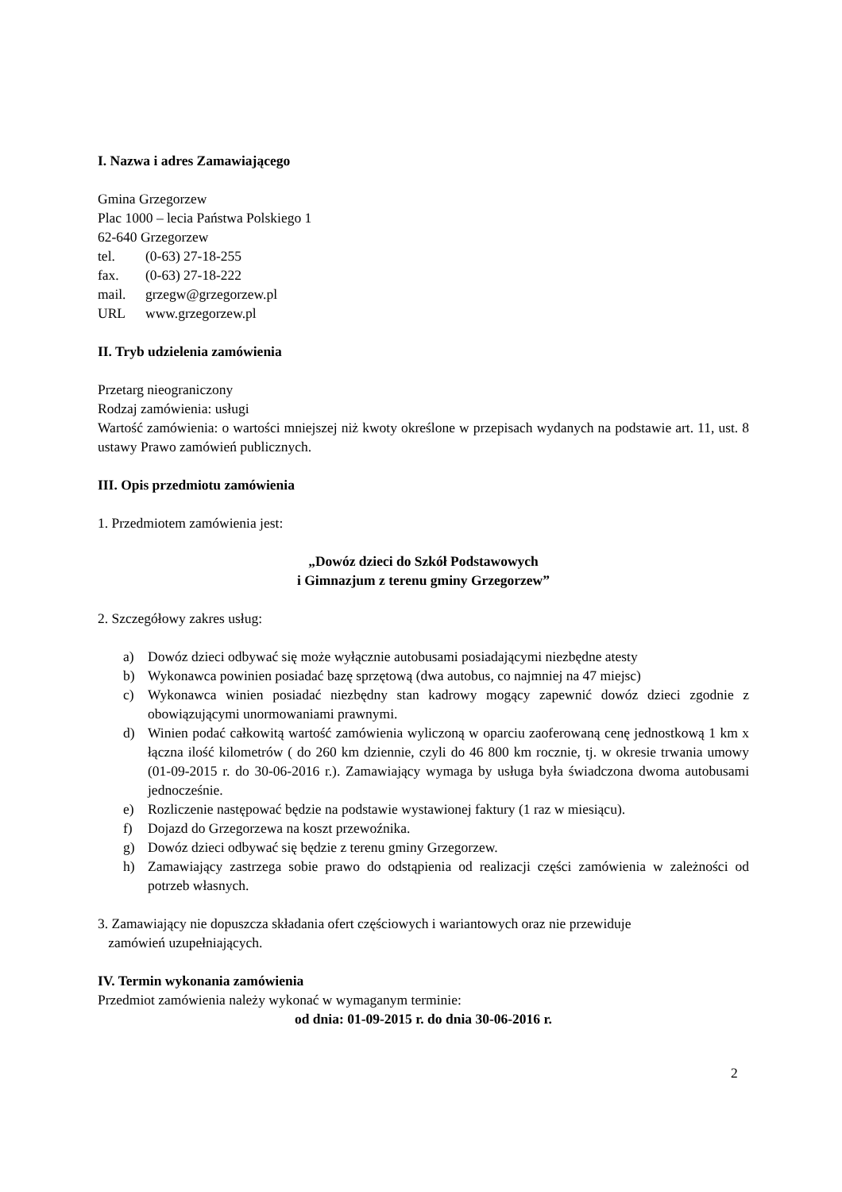I. Nazwa i adres Zamawiającego
Gmina Grzegorzew
Plac 1000 – lecia Państwa Polskiego 1
62-640 Grzegorzew
| tel. | (0-63) 27-18-255 |
| fax. | (0-63) 27-18-222 |
| mail. | grzegw@grzegorzew.pl |
| URL | www.grzegorzew.pl |
II. Tryb udzielenia zamówienia
Przetarg nieograniczony
Rodzaj zamówienia: usługi
Wartość zamówienia: o wartości mniejszej niż kwoty określone w przepisach wydanych na podstawie art. 11, ust. 8 ustawy Prawo zamówień publicznych.
III. Opis przedmiotu zamówienia
1. Przedmiotem zamówienia jest:
„Dowóz dzieci do Szkół Podstawowych
i Gimnazjum z terenu gminy Grzegorzew”
2. Szczegółowy zakres usług:
a) Dowóz dzieci odbywać się może wyłącznie autobusami posiadającymi niezbędne atesty
b) Wykonawca powinien posiadać bazę sprzętową (dwa autobus, co najmniej na 47 miejsc)
c) Wykonawca winien posiadać niezbędny stan kadrowy mogący zapewnić dowóz dzieci zgodnie z obowiązującymi unormowaniami prawnymi.
d) Winien podać całkowitą wartość zamówienia wyliczoną w oparciu zaoferowaną cenę jednostkową 1 km x łączna ilość kilometrów ( do 260 km dziennie, czyli do 46 800 km rocznie, tj. w okresie trwania umowy (01-09-2015 r. do 30-06-2016 r.). Zamawiający wymaga by usługa była świadczona dwoma autobusami jednocześnie.
e) Rozliczenie następować będzie na podstawie wystawionej faktury (1 raz w miesiącu).
f) Dojazd do Grzegorzewa na koszt przewoźnika.
g) Dowóz dzieci odbywać się będzie z terenu gminy Grzegorzew.
h) Zamawiający zastrzega sobie prawo do odstąpienia od realizacji części zamówienia w zależności od potrzeb własnych.
3. Zamawiający nie dopuszcza składania ofert częściowych i wariantowych oraz nie przewiduje
zamówień uzupełniających.
IV. Termin wykonania zamówienia
Przedmiot zamówienia należy wykonać w wymaganym terminie:
od dnia: 01-09-2015 r. do dnia 30-06-2016 r.
2